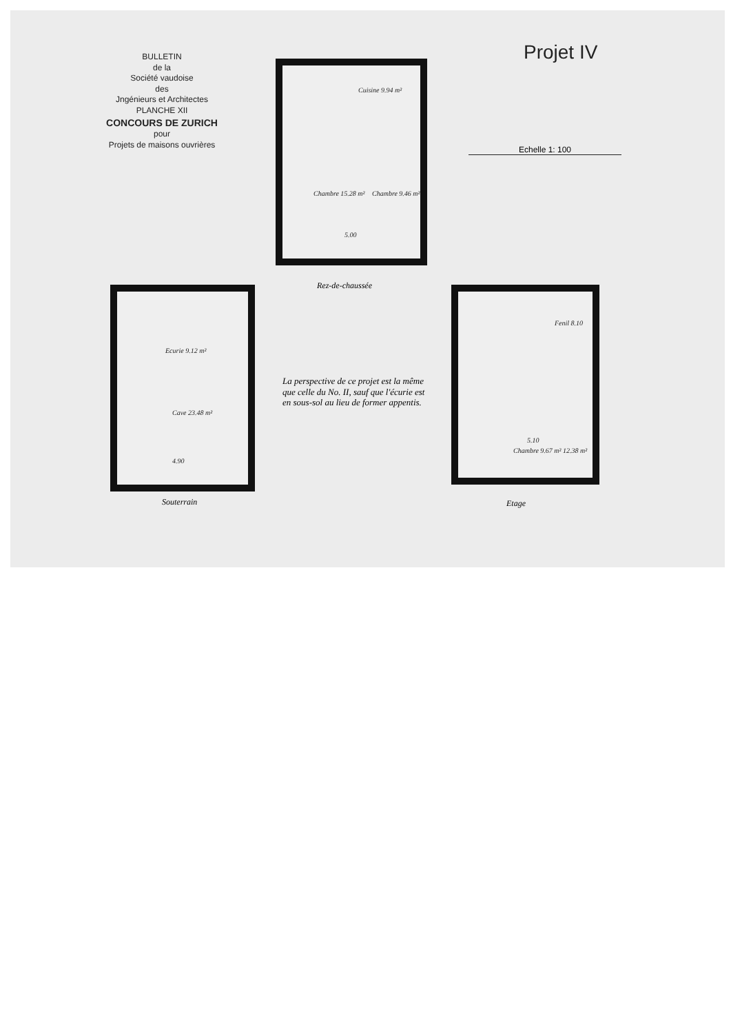BULLETIN
de la
Société vaudoise
des
Jngénieurs et Architectes
PLANCHE XII
CONCOURS DE ZURICH
pour
Projets de maisons ouvrières
Projet IV
Echelle 1: 100
Cuisine 9.94 m²
Chambre 15.28 m² Chambre 9.46 m²
5.00
Rez-de-chaussée
Ecurie 9.12 m²
Cave 23.48 m²
4.90
Souterrain
La perspective de ce projet est la même que celle du No. II, sauf que l'écurie est en sous-sol au lieu de former appentis.
Fenil 8.10
Chambre 9.67 m² 12.38 m²
5.10
Etage